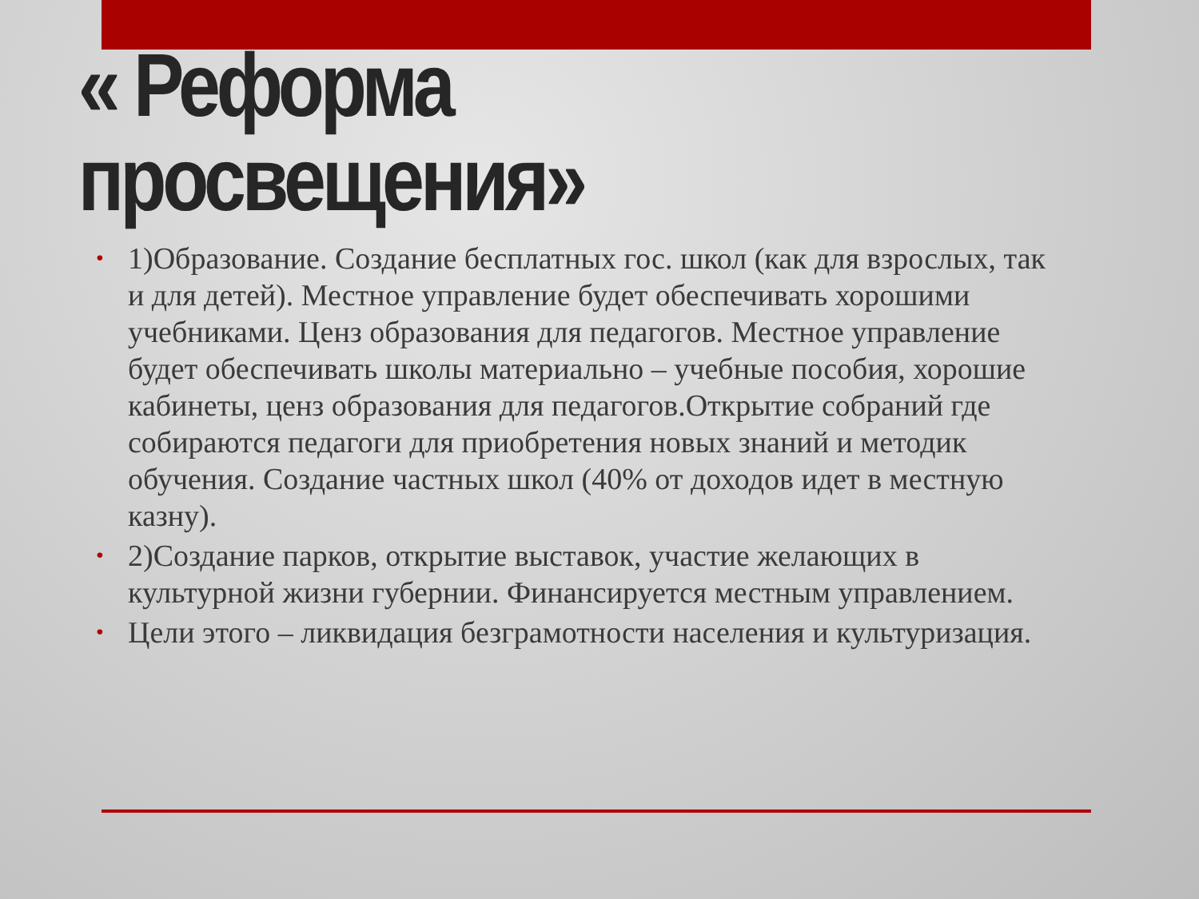« Реформа
просвещения»
• 1)Образование. Создание бесплатных гос. школ (как для взрослых, так и для детей). Местное управление будет обеспечивать хорошими учебниками. Ценз образования для педагогов. Местное управление будет обеспечивать школы материально – учебные пособия, хорошие кабинеты, ценз образования для педагогов.Открытие собраний где собираются педагоги для приобретения новых знаний и методик обучения. Создание частных школ (40% от доходов идет в местную казну).
• 2)Создание парков, открытие выставок, участие желающих в культурной жизни губернии. Финансируется местным управлением.
• Цели этого – ликвидация безграмотности населения и культуризация.